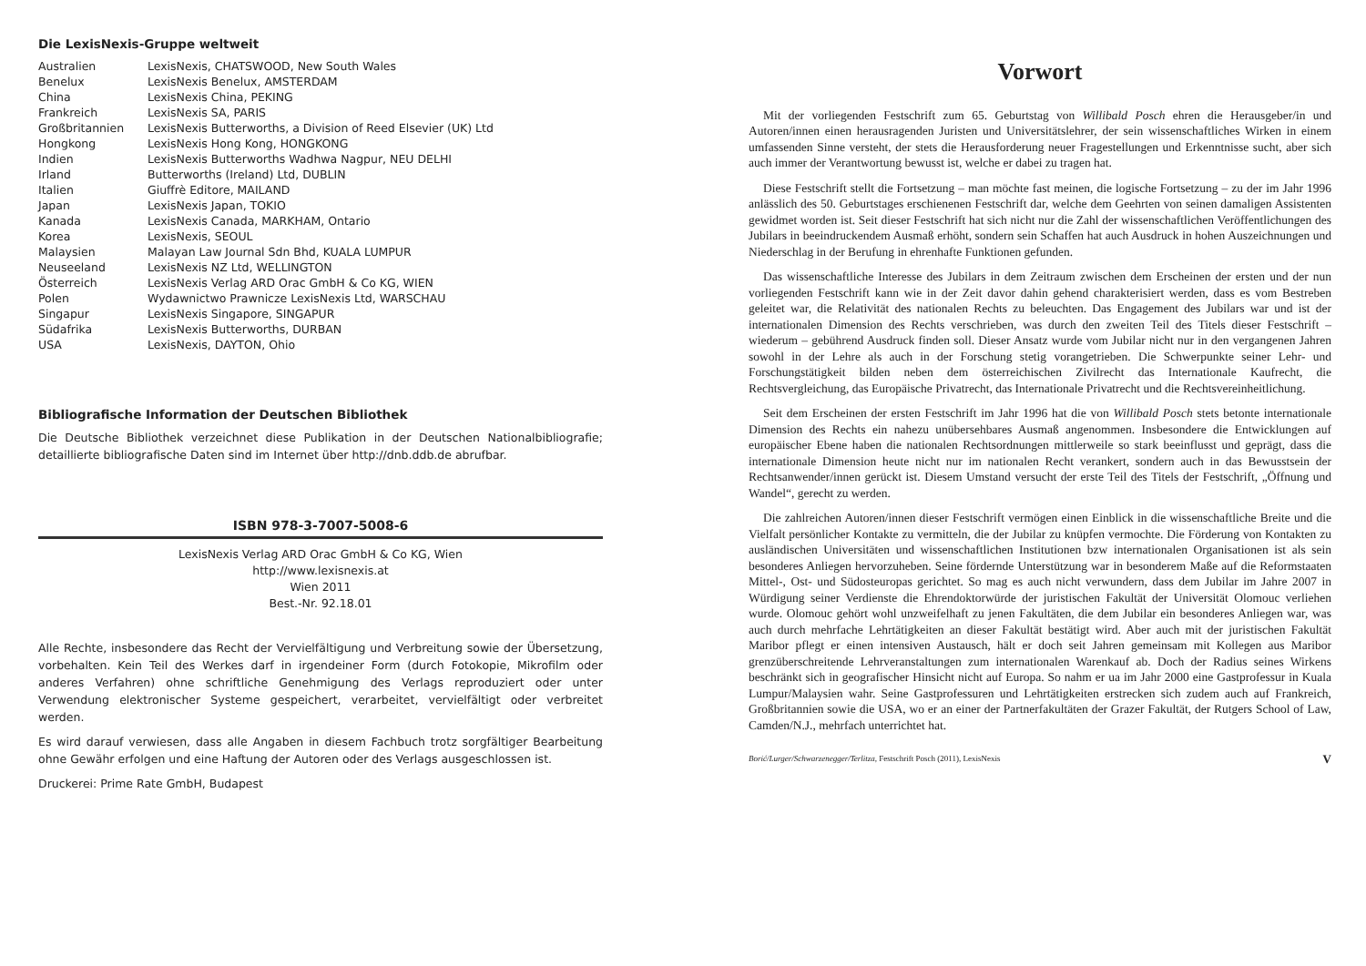Die LexisNexis-Gruppe weltweit
| Australien | LexisNexis, CHATSWOOD, New South Wales |
| Benelux | LexisNexis Benelux, AMSTERDAM |
| China | LexisNexis China, PEKING |
| Frankreich | LexisNexis SA, PARIS |
| Großbritannien | LexisNexis Butterworths, a Division of Reed Elsevier (UK) Ltd |
| Hongkong | LexisNexis Hong Kong, HONGKONG |
| Indien | LexisNexis Butterworths Wadhwa Nagpur, NEU DELHI |
| Irland | Butterworths (Ireland) Ltd, DUBLIN |
| Italien | Giuffrè Editore, MAILAND |
| Japan | LexisNexis Japan, TOKIO |
| Kanada | LexisNexis Canada, MARKHAM, Ontario |
| Korea | LexisNexis, SEOUL |
| Malaysien | Malayan Law Journal Sdn Bhd, KUALA LUMPUR |
| Neuseeland | LexisNexis NZ Ltd, WELLINGTON |
| Österreich | LexisNexis Verlag ARD Orac GmbH & Co KG, WIEN |
| Polen | Wydawnictwo Prawnicze LexisNexis Ltd, WARSCHAU |
| Singapur | LexisNexis Singapore, SINGAPUR |
| Südafrika | LexisNexis Butterworths, DURBAN |
| USA | LexisNexis, DAYTON, Ohio |
Bibliografische Information der Deutschen Bibliothek
Die Deutsche Bibliothek verzeichnet diese Publikation in der Deutschen Nationalbibliografie; detaillierte bibliografische Daten sind im Internet über http://dnb.ddb.de abrufbar.
ISBN 978-3-7007-5008-6
LexisNexis Verlag ARD Orac GmbH & Co KG, Wien
http://www.lexisnexis.at
Wien 2011
Best.-Nr. 92.18.01
Alle Rechte, insbesondere das Recht der Vervielfältigung und Verbreitung sowie der Übersetzung, vorbehalten. Kein Teil des Werkes darf in irgendeiner Form (durch Fotokopie, Mikrofilm oder anderes Verfahren) ohne schriftliche Genehmigung des Verlags reproduziert oder unter Verwendung elektronischer Systeme gespeichert, verarbeitet, vervielfältigt oder verbreitet werden.
Es wird darauf verwiesen, dass alle Angaben in diesem Fachbuch trotz sorgfältiger Bearbeitung ohne Gewähr erfolgen und eine Haftung der Autoren oder des Verlags ausgeschlossen ist.
Druckerei: Prime Rate GmbH, Budapest
Vorwort
Mit der vorliegenden Festschrift zum 65. Geburtstag von Willibald Posch ehren die Herausgeber/in und Autoren/innen einen herausragenden Juristen und Universitätslehrer, der sein wissenschaftliches Wirken in einem umfassenden Sinne versteht, der stets die Herausforderung neuer Fragestellungen und Erkenntnisse sucht, aber sich auch immer der Verantwortung bewusst ist, welche er dabei zu tragen hat.
Diese Festschrift stellt die Fortsetzung – man möchte fast meinen, die logische Fortsetzung – zu der im Jahr 1996 anlässlich des 50. Geburtstages erschienenen Festschrift dar, welche dem Geehrten von seinen damaligen Assistenten gewidmet worden ist. Seit dieser Festschrift hat sich nicht nur die Zahl der wissenschaftlichen Veröffentlichungen des Jubilars in beeindruckendem Ausmaß erhöht, sondern sein Schaffen hat auch Ausdruck in hohen Auszeichnungen und Niederschlag in der Berufung in ehrenhafte Funktionen gefunden.
Das wissenschaftliche Interesse des Jubilars in dem Zeitraum zwischen dem Erscheinen der ersten und der nun vorliegenden Festschrift kann wie in der Zeit davor dahin gehend charakterisiert werden, dass es vom Bestreben geleitet war, die Relativität des nationalen Rechts zu beleuchten. Das Engagement des Jubilars war und ist der internationalen Dimension des Rechts verschrieben, was durch den zweiten Teil des Titels dieser Festschrift – wiederum – gebührend Ausdruck finden soll. Dieser Ansatz wurde vom Jubilar nicht nur in den vergangenen Jahren sowohl in der Lehre als auch in der Forschung stetig vorangetrieben. Die Schwerpunkte seiner Lehr- und Forschungstätigkeit bilden neben dem österreichischen Zivilrecht das Internationale Kaufrecht, die Rechtsvergleichung, das Europäische Privatrecht, das Internationale Privatrecht und die Rechtsvereinheitlichung.
Seit dem Erscheinen der ersten Festschrift im Jahr 1996 hat die von Willibald Posch stets betonte internationale Dimension des Rechts ein nahezu unübersehbares Ausmaß angenommen. Insbesondere die Entwicklungen auf europäischer Ebene haben die nationalen Rechtsordnungen mittlerweile so stark beeinflusst und geprägt, dass die internationale Dimension heute nicht nur im nationalen Recht verankert, sondern auch in das Bewusstsein der Rechtsanwender/innen gerückt ist. Diesem Umstand versucht der erste Teil des Titels der Festschrift, „Öffnung und Wandel“, gerecht zu werden.
Die zahlreichen Autoren/innen dieser Festschrift vermögen einen Einblick in die wissenschaftliche Breite und die Vielfalt persönlicher Kontakte zu vermitteln, die der Jubilar zu knüpfen vermochte. Die Förderung von Kontakten zu ausländischen Universitäten und wissenschaftlichen Institutionen bzw internationalen Organisationen ist als sein besonderes Anliegen hervorzuheben. Seine fördernde Unterstützung war in besonderem Maße auf die Reformstaaten Mittel-, Ost- und Südosteuropas gerichtet. So mag es auch nicht verwundern, dass dem Jubilar im Jahre 2007 in Würdigung seiner Verdienste die Ehrendoktorwürde der juristischen Fakultät der Universität Olomouc verliehen wurde. Olomouc gehört wohl unzweifelhaft zu jenen Fakultäten, die dem Jubilar ein besonderes Anliegen war, was auch durch mehrfache Lehrtätigkeiten an dieser Fakultät bestätigt wird. Aber auch mit der juristischen Fakultät Maribor pflegt er einen intensiven Austausch, hält er doch seit Jahren gemeinsam mit Kollegen aus Maribor grenzüberschreitende Lehrveranstaltungen zum internationalen Warenkauf ab. Doch der Radius seines Wirkens beschränkt sich in geografischer Hinsicht nicht auf Europa. So nahm er ua im Jahr 2000 eine Gastprofessur in Kuala Lumpur/Malaysien wahr. Seine Gastprofessuren und Lehrtätigkeiten erstrecken sich zudem auch auf Frankreich, Großbritannien sowie die USA, wo er an einer der Partnerfakultäten der Grazer Fakultät, der Rutgers School of Law, Camden/N.J., mehrfach unterrichtet hat.
Borić/Lurger/Schwarzenegger/Terlitza, Festschrift Posch (2011), LexisNexis V